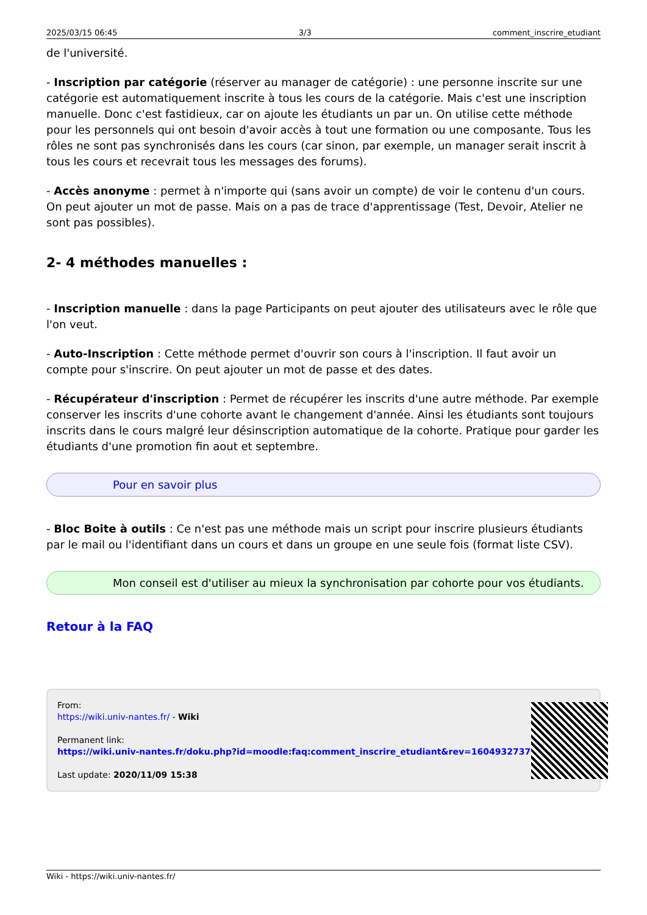2025/03/15 06:45 3/3 comment_inscrire_etudiant
de l'université.
- Inscription par catégorie (réserver au manager de catégorie) : une personne inscrite sur une catégorie est automatiquement inscrite à tous les cours de la catégorie. Mais c'est une inscription manuelle. Donc c'est fastidieux, car on ajoute les étudiants un par un. On utilise cette méthode pour les personnels qui ont besoin d'avoir accès à tout une formation ou une composante. Tous les rôles ne sont pas synchronisés dans les cours (car sinon, par exemple, un manager serait inscrit à tous les cours et recevrait tous les messages des forums).
- Accès anonyme : permet à n'importe qui (sans avoir un compte) de voir le contenu d'un cours. On peut ajouter un mot de passe. Mais on a pas de trace d'apprentissage (Test, Devoir, Atelier ne sont pas possibles).
2- 4 méthodes manuelles :
- Inscription manuelle : dans la page Participants on peut ajouter des utilisateurs avec le rôle que l'on veut.
- Auto-Inscription : Cette méthode permet d'ouvrir son cours à l'inscription. Il faut avoir un compte pour s'inscrire. On peut ajouter un mot de passe et des dates.
- Récupérateur d'inscription : Permet de récupérer les inscrits d'une autre méthode. Par exemple conserver les inscrits d'une cohorte avant le changement d'année. Ainsi les étudiants sont toujours inscrits dans le cours malgré leur désinscription automatique de la cohorte. Pratique pour garder les étudiants d'une promotion fin aout et septembre.
Pour en savoir plus
- Bloc Boite à outils : Ce n'est pas une méthode mais un script pour inscrire plusieurs étudiants par le mail ou l'identifiant dans un cours et dans un groupe en une seule fois (format liste CSV).
Mon conseil est d'utiliser au mieux la synchronisation par cohorte pour vos étudiants.
Retour à la FAQ
From:
https://wiki.univ-nantes.fr/ - Wiki
Permanent link:
https://wiki.univ-nantes.fr/doku.php?id=moodle:faq:comment_inscrire_etudiant&rev=1604932737
Last update: 2020/11/09 15:38
Wiki - https://wiki.univ-nantes.fr/